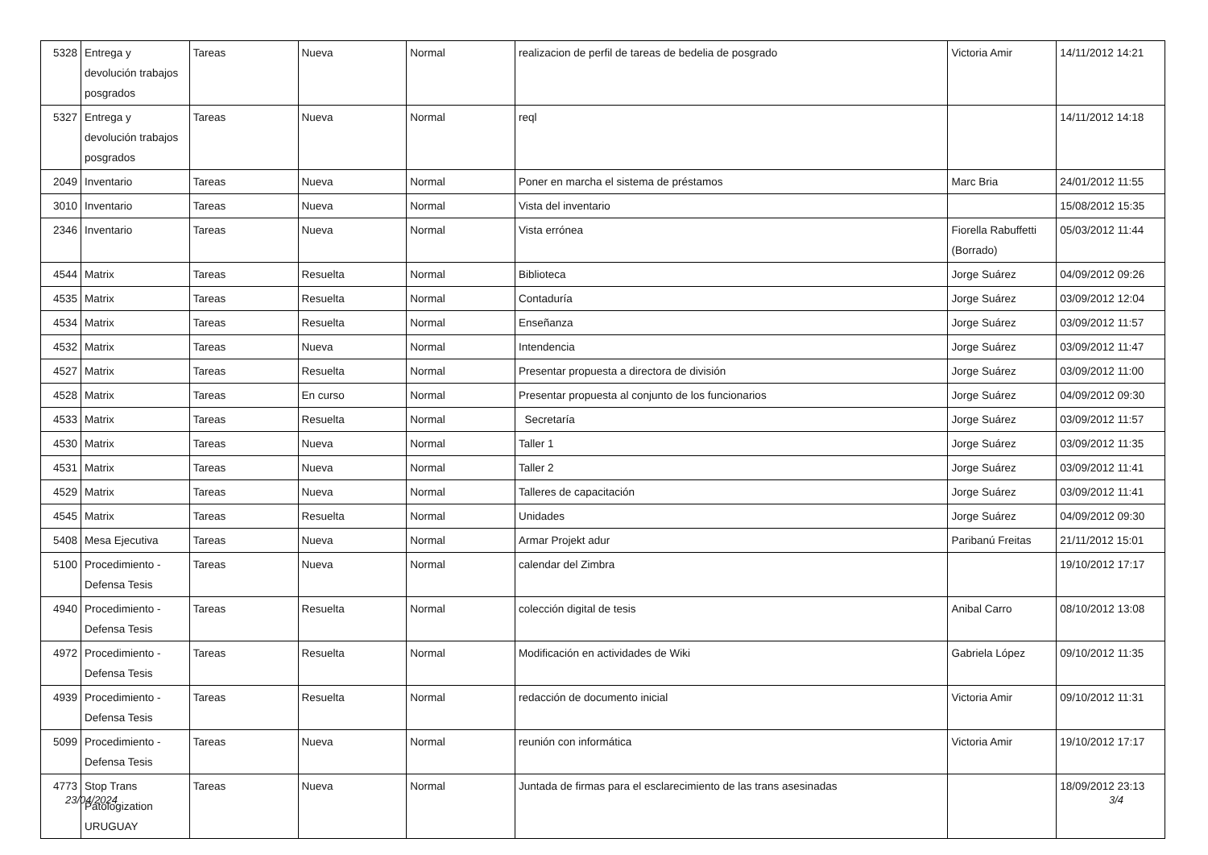| 5328 | Entrega y devolución trabajos posgrados | Tareas | Nueva | Normal | realizacion de perfil de tareas de bedelia de posgrado | Victoria Amir | 14/11/2012 14:21 |
| 5327 | Entrega y devolución trabajos posgrados | Tareas | Nueva | Normal | reql | | 14/11/2012 14:18 |
| 2049 | Inventario | Tareas | Nueva | Normal | Poner en marcha el sistema de préstamos | Marc Bria | 24/01/2012 11:55 |
| 3010 | Inventario | Tareas | Nueva | Normal | Vista del inventario | | 15/08/2012 15:35 |
| 2346 | Inventario | Tareas | Nueva | Normal | Vista errónea | Fiorella Rabuffetti (Borrado) | 05/03/2012 11:44 |
| 4544 | Matrix | Tareas | Resuelta | Normal | Biblioteca | Jorge Suárez | 04/09/2012 09:26 |
| 4535 | Matrix | Tareas | Resuelta | Normal | Contaduría | Jorge Suárez | 03/09/2012 12:04 |
| 4534 | Matrix | Tareas | Resuelta | Normal | Enseñanza | Jorge Suárez | 03/09/2012 11:57 |
| 4532 | Matrix | Tareas | Nueva | Normal | Intendencia | Jorge Suárez | 03/09/2012 11:47 |
| 4527 | Matrix | Tareas | Resuelta | Normal | Presentar propuesta a directora de división | Jorge Suárez | 03/09/2012 11:00 |
| 4528 | Matrix | Tareas | En curso | Normal | Presentar propuesta al conjunto de los funcionarios | Jorge Suárez | 04/09/2012 09:30 |
| 4533 | Matrix | Tareas | Resuelta | Normal | Secretaría | Jorge Suárez | 03/09/2012 11:57 |
| 4530 | Matrix | Tareas | Nueva | Normal | Taller 1 | Jorge Suárez | 03/09/2012 11:35 |
| 4531 | Matrix | Tareas | Nueva | Normal | Taller 2 | Jorge Suárez | 03/09/2012 11:41 |
| 4529 | Matrix | Tareas | Nueva | Normal | Talleres de capacitación | Jorge Suárez | 03/09/2012 11:41 |
| 4545 | Matrix | Tareas | Resuelta | Normal | Unidades | Jorge Suárez | 04/09/2012 09:30 |
| 5408 | Mesa Ejecutiva | Tareas | Nueva | Normal | Armar Projekt adur | Paribanú Freitas | 21/11/2012 15:01 |
| 5100 | Procedimiento - Defensa Tesis | Tareas | Nueva | Normal | calendar del Zimbra | | 19/10/2012 17:17 |
| 4940 | Procedimiento - Defensa Tesis | Tareas | Resuelta | Normal | colección digital de tesis | Anibal Carro | 08/10/2012 13:08 |
| 4972 | Procedimiento - Defensa Tesis | Tareas | Resuelta | Normal | Modificación en actividades de Wiki | Gabriela López | 09/10/2012 11:35 |
| 4939 | Procedimiento - Defensa Tesis | Tareas | Resuelta | Normal | redacción de documento inicial | Victoria Amir | 09/10/2012 11:31 |
| 5099 | Procedimiento - Defensa Tesis | Tareas | Nueva | Normal | reunión con informática | Victoria Amir | 19/10/2012 17:17 |
| 4773 | Stop Trans Patologization URUGUAY | Tareas | Nueva | Normal | Juntada de firmas para el esclarecimiento de las trans asesinadas | | 18/09/2012 23:13 |
23/04/2024 3/4